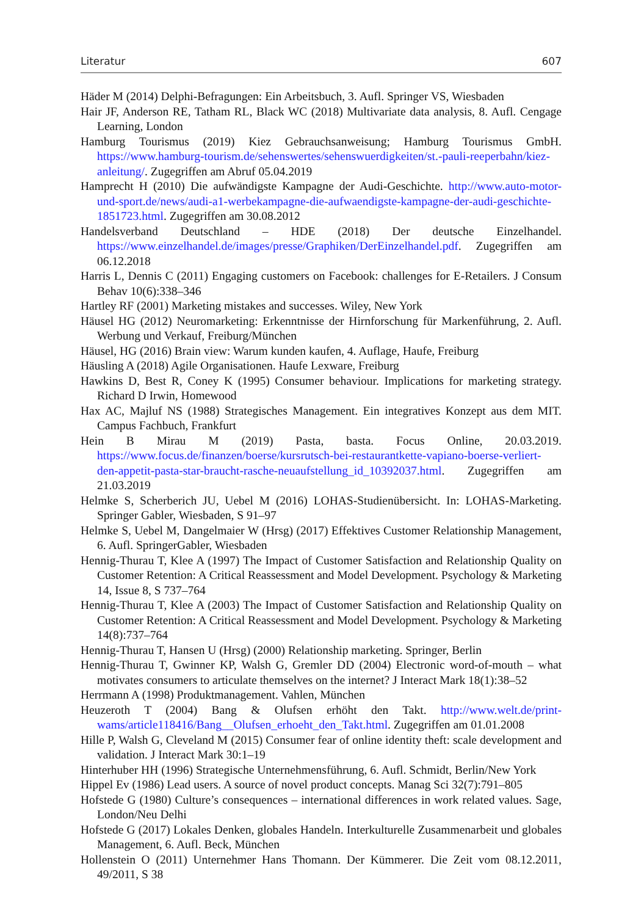Literatur 607
Häder M (2014) Delphi-Befragungen: Ein Arbeitsbuch, 3. Aufl. Springer VS, Wiesbaden
Hair JF, Anderson RE, Tatham RL, Black WC (2018) Multivariate data analysis, 8. Aufl. Cengage Learning, London
Hamburg Tourismus (2019) Kiez Gebrauchsanweisung; Hamburg Tourismus GmbH. https://www.hamburg-tourism.de/sehenswertes/sehenswuerdigkeiten/st.-pauli-reeperbahn/kiez-anleitung/. Zugegriffen am Abruf 05.04.2019
Hamprecht H (2010) Die aufwändigste Kampagne der Audi-Geschichte. http://www.auto-motor-und-sport.de/news/audi-a1-werbekampagne-die-aufwaendigste-kampagne-der-audi-geschichte-1851723.html. Zugegriffen am 30.08.2012
Handelsverband Deutschland – HDE (2018) Der deutsche Einzelhandel. https://www.einzelhandel.de/images/presse/Graphiken/DerEinzelhandel.pdf. Zugegriffen am 06.12.2018
Harris L, Dennis C (2011) Engaging customers on Facebook: challenges for E-Retailers. J Consum Behav 10(6):338–346
Hartley RF (2001) Marketing mistakes and successes. Wiley, New York
Häusel HG (2012) Neuromarketing: Erkenntnisse der Hirnforschung für Markenführung, 2. Aufl. Werbung und Verkauf, Freiburg/München
Häusel, HG (2016) Brain view: Warum kunden kaufen, 4. Auflage, Haufe, Freiburg
Häusling A (2018) Agile Organisationen. Haufe Lexware, Freiburg
Hawkins D, Best R, Coney K (1995) Consumer behaviour. Implications for marketing strategy. Richard D Irwin, Homewood
Hax AC, Majluf NS (1988) Strategisches Management. Ein integratives Konzept aus dem MIT. Campus Fachbuch, Frankfurt
Hein B Mirau M (2019) Pasta, basta. Focus Online, 20.03.2019. https://www.focus.de/finanzen/boerse/kursrutsch-bei-restaurantkette-vapiano-boerse-verliert-den-appetit-pasta-star-braucht-rasche-neuaufstellung_id_10392037.html. Zugegriffen am 21.03.2019
Helmke S, Scherberich JU, Uebel M (2016) LOHAS-Studienübersicht. In: LOHAS-Marketing. Springer Gabler, Wiesbaden, S 91–97
Helmke S, Uebel M, Dangelmaier W (Hrsg) (2017) Effektives Customer Relationship Management, 6. Aufl. SpringerGabler, Wiesbaden
Hennig-Thurau T, Klee A (1997) The Impact of Customer Satisfaction and Relationship Quality on Customer Retention: A Critical Reassessment and Model Development. Psychology & Marketing 14, Issue 8, S 737–764
Hennig-Thurau T, Klee A (2003) The Impact of Customer Satisfaction and Relationship Quality on Customer Retention: A Critical Reassessment and Model Development. Psychology & Marketing 14(8):737–764
Hennig-Thurau T, Hansen U (Hrsg) (2000) Relationship marketing. Springer, Berlin
Hennig-Thurau T, Gwinner KP, Walsh G, Gremler DD (2004) Electronic word-of-mouth – what motivates consumers to articulate themselves on the internet? J Interact Mark 18(1):38–52
Herrmann A (1998) Produktmanagement. Vahlen, München
Heuzeroth T (2004) Bang & Olufsen erhöht den Takt. http://www.welt.de/print-wams/article118416/Bang__Olufsen_erhoeht_den_Takt.html. Zugegriffen am 01.01.2008
Hille P, Walsh G, Cleveland M (2015) Consumer fear of online identity theft: scale development and validation. J Interact Mark 30:1–19
Hinterhuber HH (1996) Strategische Unternehmensführung, 6. Aufl. Schmidt, Berlin/New York
Hippel Ev (1986) Lead users. A source of novel product concepts. Manag Sci 32(7):791–805
Hofstede G (1980) Culture’s consequences – international differences in work related values. Sage, London/Neu Delhi
Hofstede G (2017) Lokales Denken, globales Handeln. Interkulturelle Zusammenarbeit und globales Management, 6. Aufl. Beck, München
Hollenstein O (2011) Unternehmer Hans Thomann. Der Kümmerer. Die Zeit vom 08.12.2011, 49/2011, S 38